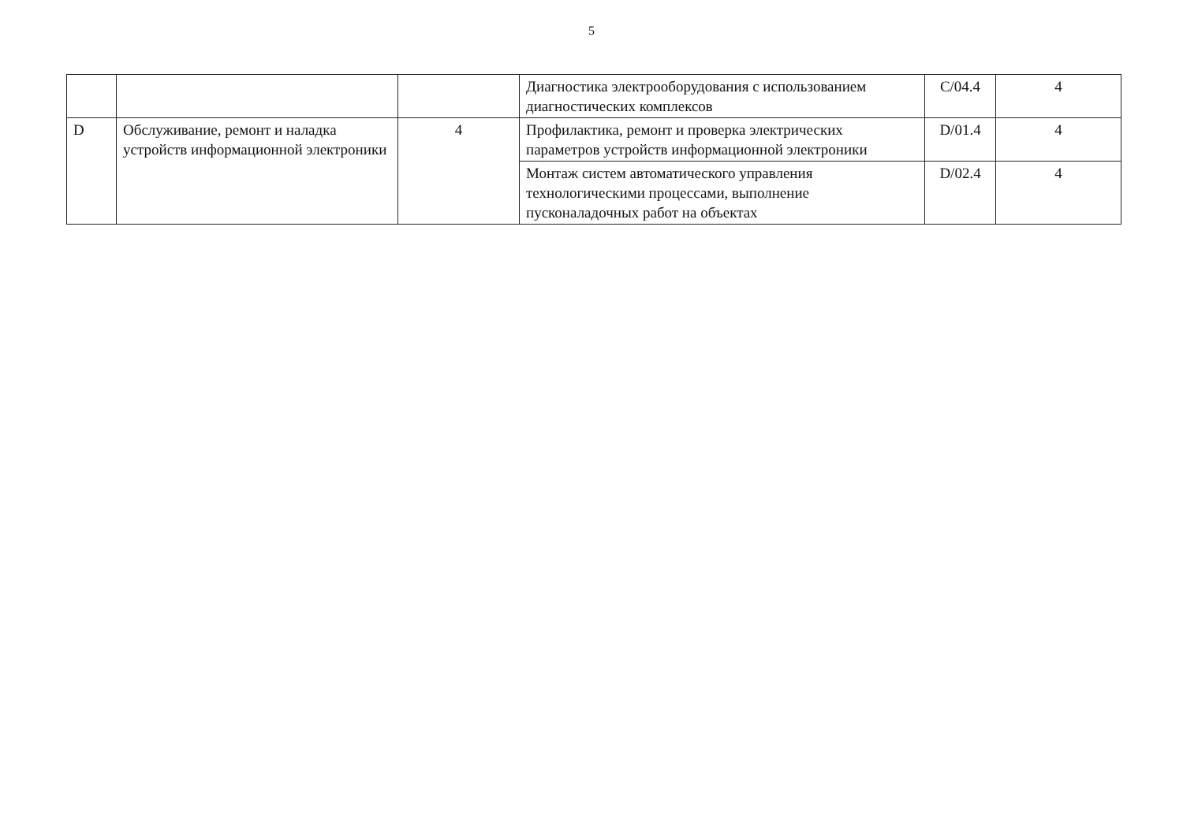5
| | | | Диагностика электрооборудования с использованием диагностических комплексов | C/04.4 | 4 |
| D | Обслуживание, ремонт и наладка устройств информационной электроники | 4 | Профилактика, ремонт и проверка электрических параметров устройств информационной электроники | D/01.4 | 4 |
| | | | Монтаж систем автоматического управления технологическими процессами, выполнение пусконаладочных работ на объектах | D/02.4 | 4 |